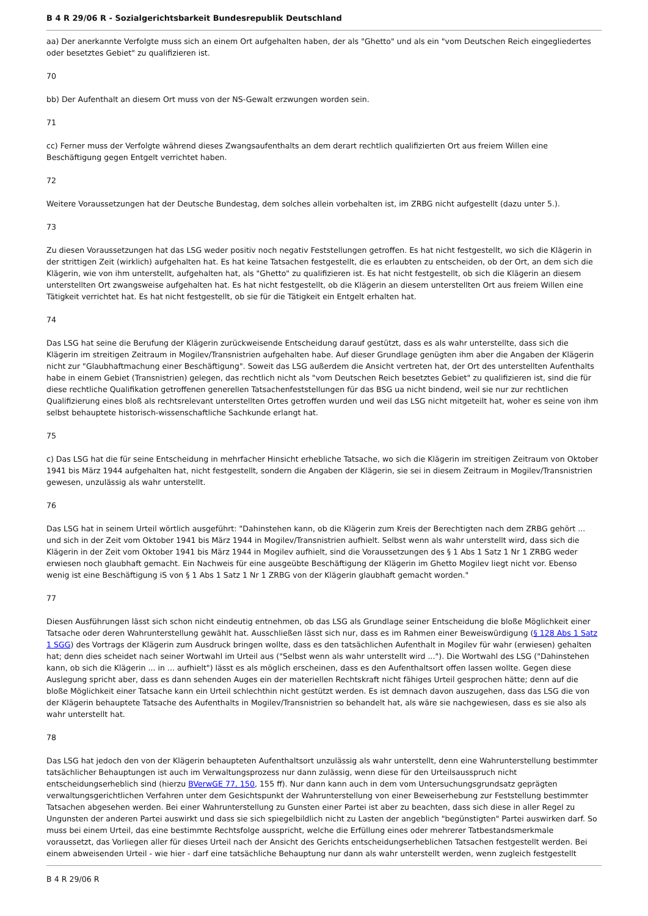B 4 R 29/06 R - Sozialgerichtsbarkeit Bundesrepublik Deutschland
aa) Der anerkannte Verfolgte muss sich an einem Ort aufgehalten haben, der als "Ghetto" und als ein "vom Deutschen Reich eingegliedertes oder besetztes Gebiet" zu qualifizieren ist.
70
bb) Der Aufenthalt an diesem Ort muss von der NS-Gewalt erzwungen worden sein.
71
cc) Ferner muss der Verfolgte während dieses Zwangsaufenthalts an dem derart rechtlich qualifizierten Ort aus freiem Willen eine Beschäftigung gegen Entgelt verrichtet haben.
72
Weitere Voraussetzungen hat der Deutsche Bundestag, dem solches allein vorbehalten ist, im ZRBG nicht aufgestellt (dazu unter 5.).
73
Zu diesen Voraussetzungen hat das LSG weder positiv noch negativ Feststellungen getroffen. Es hat nicht festgestellt, wo sich die Klägerin in der strittigen Zeit (wirklich) aufgehalten hat. Es hat keine Tatsachen festgestellt, die es erlaubten zu entscheiden, ob der Ort, an dem sich die Klägerin, wie von ihm unterstellt, aufgehalten hat, als "Ghetto" zu qualifizieren ist. Es hat nicht festgestellt, ob sich die Klägerin an diesem unterstellten Ort zwangsweise aufgehalten hat. Es hat nicht festgestellt, ob die Klägerin an diesem unterstellten Ort aus freiem Willen eine Tätigkeit verrichtet hat. Es hat nicht festgestellt, ob sie für die Tätigkeit ein Entgelt erhalten hat.
74
Das LSG hat seine die Berufung der Klägerin zurückweisende Entscheidung darauf gestützt, dass es als wahr unterstellte, dass sich die Klägerin im streitigen Zeitraum in Mogilev/Transnistrien aufgehalten habe. Auf dieser Grundlage genügten ihm aber die Angaben der Klägerin nicht zur "Glaubhaftmachung einer Beschäftigung". Soweit das LSG außerdem die Ansicht vertreten hat, der Ort des unterstellten Aufenthalts habe in einem Gebiet (Transnistrien) gelegen, das rechtlich nicht als "vom Deutschen Reich besetztes Gebiet" zu qualifizieren ist, sind die für diese rechtliche Qualifikation getroffenen generellen Tatsachenfeststellungen für das BSG ua nicht bindend, weil sie nur zur rechtlichen Qualifizierung eines bloß als rechtsrelevant unterstellten Ortes getroffen wurden und weil das LSG nicht mitgeteilt hat, woher es seine von ihm selbst behauptete historisch-wissenschaftliche Sachkunde erlangt hat.
75
c) Das LSG hat die für seine Entscheidung in mehrfacher Hinsicht erhebliche Tatsache, wo sich die Klägerin im streitigen Zeitraum von Oktober 1941 bis März 1944 aufgehalten hat, nicht festgestellt, sondern die Angaben der Klägerin, sie sei in diesem Zeitraum in Mogilev/Transnistrien gewesen, unzulässig als wahr unterstellt.
76
Das LSG hat in seinem Urteil wörtlich ausgeführt: "Dahinstehen kann, ob die Klägerin zum Kreis der Berechtigten nach dem ZRBG gehört ... und sich in der Zeit vom Oktober 1941 bis März 1944 in Mogilev/Transnistrien aufhielt. Selbst wenn als wahr unterstellt wird, dass sich die Klägerin in der Zeit vom Oktober 1941 bis März 1944 in Mogilev aufhielt, sind die Voraussetzungen des § 1 Abs 1 Satz 1 Nr 1 ZRBG weder erwiesen noch glaubhaft gemacht. Ein Nachweis für eine ausgeübte Beschäftigung der Klägerin im Ghetto Mogilev liegt nicht vor. Ebenso wenig ist eine Beschäftigung iS von § 1 Abs 1 Satz 1 Nr 1 ZRBG von der Klägerin glaubhaft gemacht worden."
77
Diesen Ausführungen lässt sich schon nicht eindeutig entnehmen, ob das LSG als Grundlage seiner Entscheidung die bloße Möglichkeit einer Tatsache oder deren Wahrunterstellung gewählt hat. Ausschließen lässt sich nur, dass es im Rahmen einer Beweiswürdigung (§ 128 Abs 1 Satz 1 SGG) des Vortrags der Klägerin zum Ausdruck bringen wollte, dass es den tatsächlichen Aufenthalt in Mogilev für wahr (erwiesen) gehalten hat; denn dies scheidet nach seiner Wortwahl im Urteil aus ("Selbst wenn als wahr unterstellt wird ..."). Die Wortwahl des LSG ("Dahinstehen kann, ob sich die Klägerin ... in ... aufhielt") lässt es als möglich erscheinen, dass es den Aufenthaltsort offen lassen wollte. Gegen diese Auslegung spricht aber, dass es dann sehenden Auges ein der materiellen Rechtskraft nicht fähiges Urteil gesprochen hätte; denn auf die bloße Möglichkeit einer Tatsache kann ein Urteil schlechthin nicht gestützt werden. Es ist demnach davon auszugehen, dass das LSG die von der Klägerin behauptete Tatsache des Aufenthalts in Mogilev/Transnistrien so behandelt hat, als wäre sie nachgewiesen, dass es sie also als wahr unterstellt hat.
78
Das LSG hat jedoch den von der Klägerin behaupteten Aufenthaltsort unzulässig als wahr unterstellt, denn eine Wahrunterstellung bestimmter tatsächlicher Behauptungen ist auch im Verwaltungsprozess nur dann zulässig, wenn diese für den Urteilsausspruch nicht entscheidungserheblich sind (hierzu BVerwGE 77, 150, 155 ff). Nur dann kann auch in dem vom Untersuchungsgrundsatz geprägten verwaltungsgerichtlichen Verfahren unter dem Gesichtspunkt der Wahrunterstellung von einer Beweiserhebung zur Feststellung bestimmter Tatsachen abgesehen werden. Bei einer Wahrunterstellung zu Gunsten einer Partei ist aber zu beachten, dass sich diese in aller Regel zu Ungunsten der anderen Partei auswirkt und dass sie sich spiegelbildlich nicht zu Lasten der angeblich "begünstigten" Partei auswirken darf. So muss bei einem Urteil, das eine bestimmte Rechtsfolge ausspricht, welche die Erfüllung eines oder mehrerer Tatbestandsmerkmale voraussetzt, das Vorliegen aller für dieses Urteil nach der Ansicht des Gerichts entscheidungserheblichen Tatsachen festgestellt werden. Bei einem abweisenden Urteil - wie hier - darf eine tatsächliche Behauptung nur dann als wahr unterstellt werden, wenn zugleich festgestellt
B 4 R 29/06 R